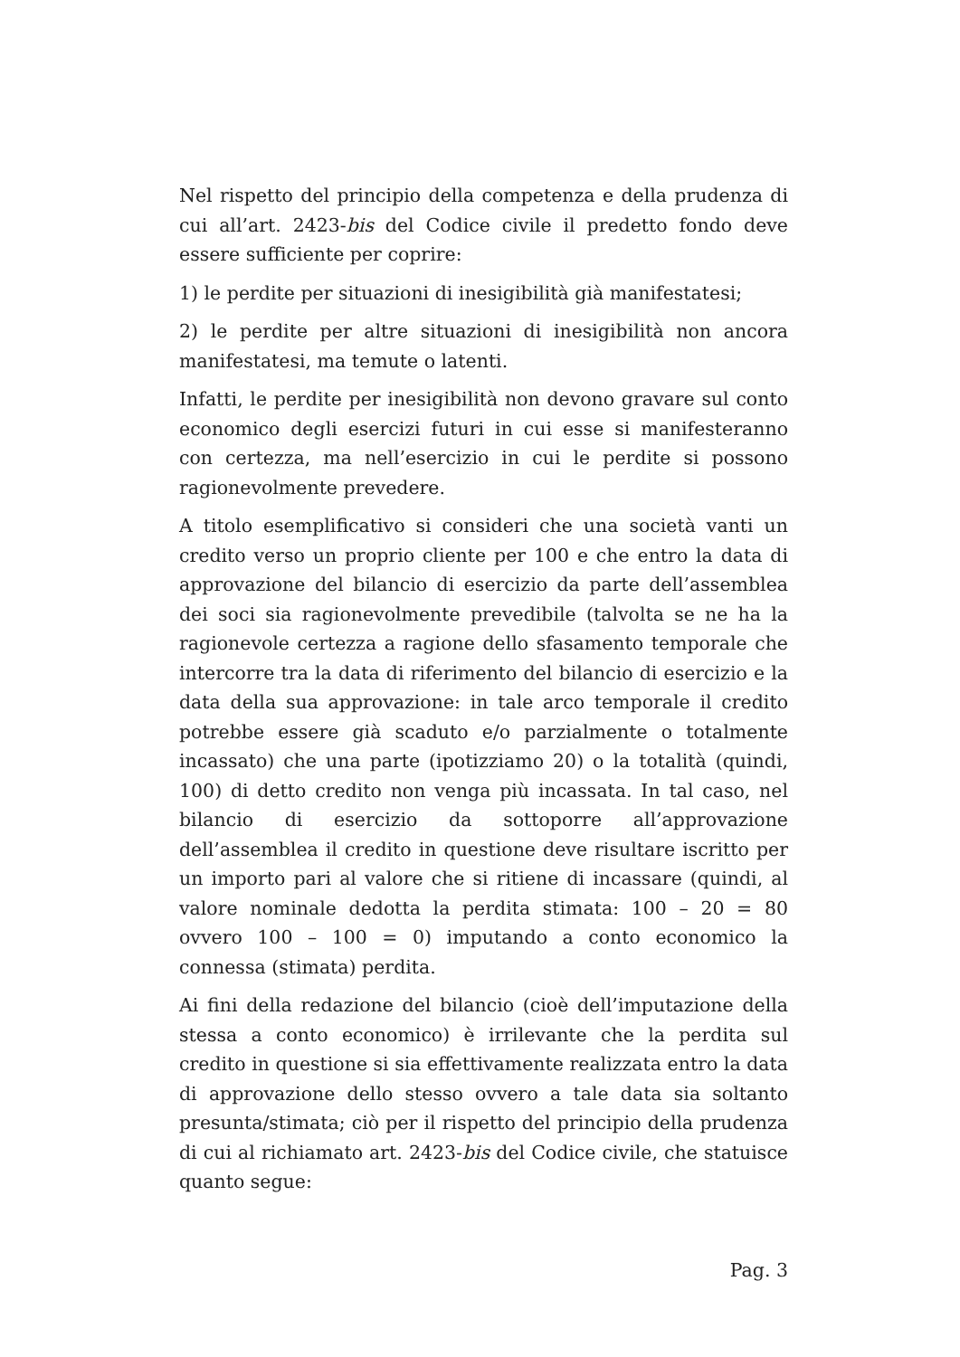Nel rispetto del principio della competenza e della prudenza di cui all’art. 2423-bis del Codice civile il predetto fondo deve essere sufficiente per coprire:
1) le perdite per situazioni di inesigibilità già manifestatesi;
2) le perdite per altre situazioni di inesigibilità non ancora manifestatesi, ma temute o latenti.
Infatti, le perdite per inesigibilità non devono gravare sul conto economico degli esercizi futuri in cui esse si manifesteranno con certezza, ma nell’esercizio in cui le perdite si possono ragionevolmente prevedere.
A titolo esemplificativo si consideri che una società vanti un credito verso un proprio cliente per 100 e che entro la data di approvazione del bilancio di esercizio da parte dell’assemblea dei soci sia ragionevolmente prevedibile (talvolta se ne ha la ragionevole certezza a ragione dello sfasamento temporale che intercorre tra la data di riferimento del bilancio di esercizio e la data della sua approvazione: in tale arco temporale il credito potrebbe essere già scaduto e/o parzialmente o totalmente incassato) che una parte (ipotizziamo 20) o la totalità (quindi, 100) di detto credito non venga più incassata. In tal caso, nel bilancio di esercizio da sottoporre all’approvazione dell’assemblea il credito in questione deve risultare iscritto per un importo pari al valore che si ritiene di incassare (quindi, al valore nominale dedotta la perdita stimata: 100 – 20 = 80 ovvero 100 – 100 = 0) imputando a conto economico la connessa (stimata) perdita.
Ai fini della redazione del bilancio (cioè dell’imputazione della stessa a conto economico) è irrilevante che la perdita sul credito in questione si sia effettivamente realizzata entro la data di approvazione dello stesso ovvero a tale data sia soltanto presunta/stimata; ciò per il rispetto del principio della prudenza di cui al richiamato art. 2423-bis del Codice civile, che statuisce quanto segue:
Pag. 3